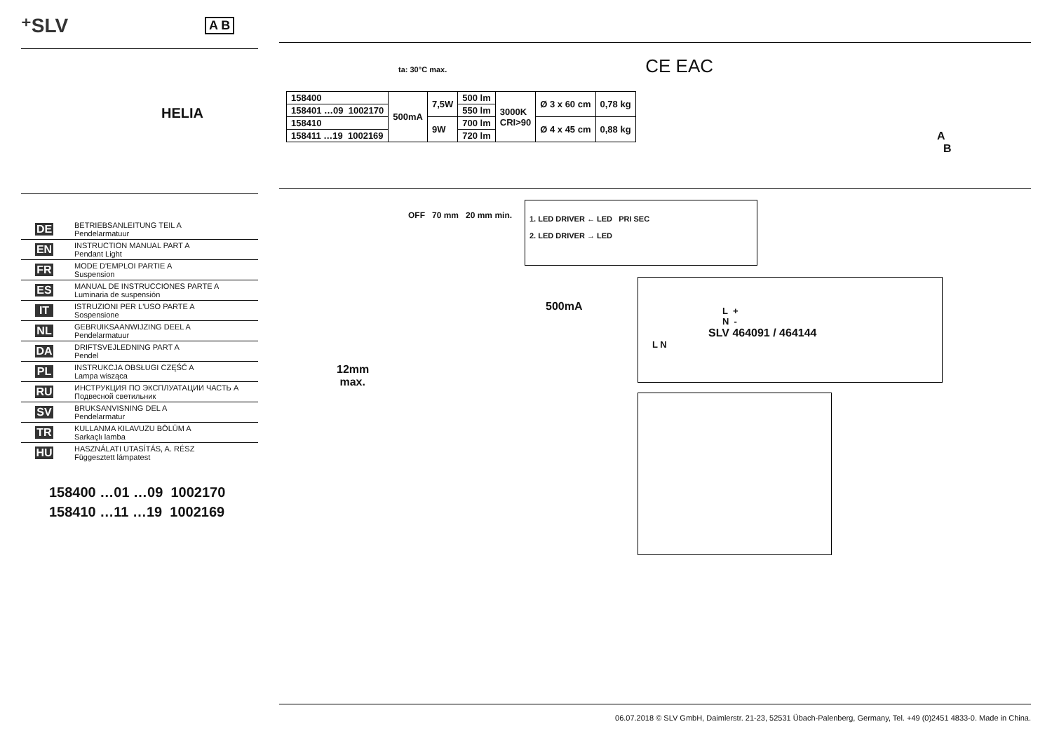⁺SLV
A B
HELIA
DE BETRIEBSANLEITUNG TEIL A
Pendelarmatuur
EN INSTRUCTION MANUAL PART A
Pendant Light
FR MODE D'EMPLOI PARTIE A
Suspension
ES MANUAL DE INSTRUCCIONES PARTE A
Luminaria de suspensión
IT ISTRUZIONI PER L'USO PARTE A
Sospensione
NL GEBRUIKSAANWIJZING DEEL A
Pendelarmatuur
DA DRIFTSVEJLEDNING PART A
Pendel
PL INSTRUKCJA OBSŁUGI CZĘŚĆ A
Lampa wisząca
RU ИНСТРУКЦИЯ ПО ЭКСПЛУАТАЦИИ ЧАСТЬ А
Подвесной светильник
SV BRUKSANVISNING DEL A
Pendelarmatur
TR KULLANMA KILAVUZU BÖLÜM A
Sarkaçlı lamba
HU HASZNÁLATI UTASÍTÁS, A. RÉSZ
Függesztett lámpatest
158400 …01 …09 1002170
158410 …11 …19 1002169
ta: 30°C max. CE EAC
| 158400 | 500mA | 7,5W | 500 lm | 3000K CRI>90 | Ø 3 x 60 cm | 0,78 kg |
| 158401 …09 1002170 | | | 550 lm | | | |
| 158410 | | 9W | 700 lm | | Ø 4 x 45 cm | 0,88 kg |
| 158411 …19 1002169 | | | 720 lm | | | |
A
B
OFF 70 mm 20 mm min.
1. LED DRIVER ← LED PRI SEC
2. LED DRIVER → LED
500mA
12mm
max.
L +
N -
SLV 464091 / 464144
L N
06.07.2018 © SLV GmbH, Daimlerstr. 21-23, 52531 Übach-Palenberg, Germany, Tel. +49 (0)2451 4833-0. Made in China.